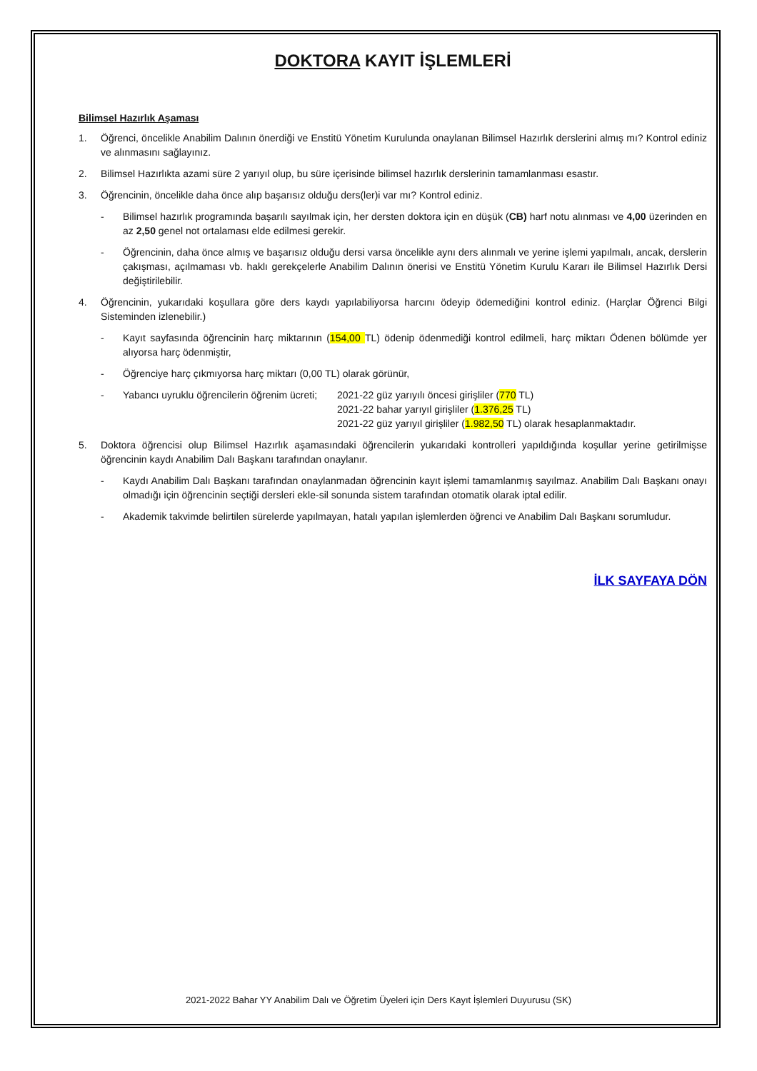DOKTORA KAYIT İŞLEMLERİ
Bilimsel Hazırlık Aşaması
1. Öğrenci, öncelikle Anabilim Dalının önerdiği ve Enstitü Yönetim Kurulunda onaylanan Bilimsel Hazırlık derslerini almış mı? Kontrol ediniz ve alınmasını sağlayınız.
2. Bilimsel Hazırlıkta azami süre 2 yarıyıl olup, bu süre içerisinde bilimsel hazırlık derslerinin tamamlanması esastır.
3. Öğrencinin, öncelikle daha önce alıp başarısız olduğu ders(ler)i var mı? Kontrol ediniz.
- Bilimsel hazırlık programında başarılı sayılmak için, her dersten doktora için en düşük (CB) harf notu alınması ve 4,00 üzerinden en az 2,50 genel not ortalaması elde edilmesi gerekir.
- Öğrencinin, daha önce almış ve başarısız olduğu dersi varsa öncelikle aynı ders alınmalı ve yerine işlemi yapılmalı, ancak, derslerin çakışması, açılmaması vb. haklı gerekçelerle Anabilim Dalının önerisi ve Enstitü Yönetim Kurulu Kararı ile Bilimsel Hazırlık Dersi değiştirilebilir.
4. Öğrencinin, yukarıdaki koşullara göre ders kaydı yapılabiliyorsa harcını ödeyip ödemediğini kontrol ediniz. (Harçlar Öğrenci Bilgi Sisteminden izlenebilir.)
- Kayıt sayfasında öğrencinin harç miktarının (154,00 TL) ödenip ödenmediği kontrol edilmeli, harç miktarı Ödenen bölümde yer alıyorsa harç ödenmiştir,
- Öğrenciye harç çıkmıyorsa harç miktarı (0,00 TL) olarak görünür,
- Yabancı uyruklu öğrencilerin öğrenim ücreti; 2021-22 güz yarıyılı öncesi girişliler (770 TL)
2021-22 bahar yarıyıl girişliler (1.376,25 TL)
2021-22 güz yarıyıl girişliler (1.982,50 TL) olarak hesaplanmaktadır.
5. Doktora öğrencisi olup Bilimsel Hazırlık aşamasındaki öğrencilerin yukarıdaki kontrolleri yapıldığında koşullar yerine getirilmişse öğrencinin kaydı Anabilim Dalı Başkanı tarafından onaylanır.
- Kaydı Anabilim Dalı Başkanı tarafından onaylanmadan öğrencinin kayıt işlemi tamamlanmış sayılmaz. Anabilim Dalı Başkanı onayı olmadığı için öğrencinin seçtiği dersleri ekle-sil sonunda sistem tarafından otomatik olarak iptal edilir.
- Akademik takvimde belirtilen sürelerde yapılmayan, hatalı yapılan işlemlerden öğrenci ve Anabilim Dalı Başkanı sorumludur.
İLK SAYFAYA DÖN
2021-2022 Bahar YY Anabilim Dalı ve Öğretim Üyeleri için Ders Kayıt İşlemleri Duyurusu (SK)